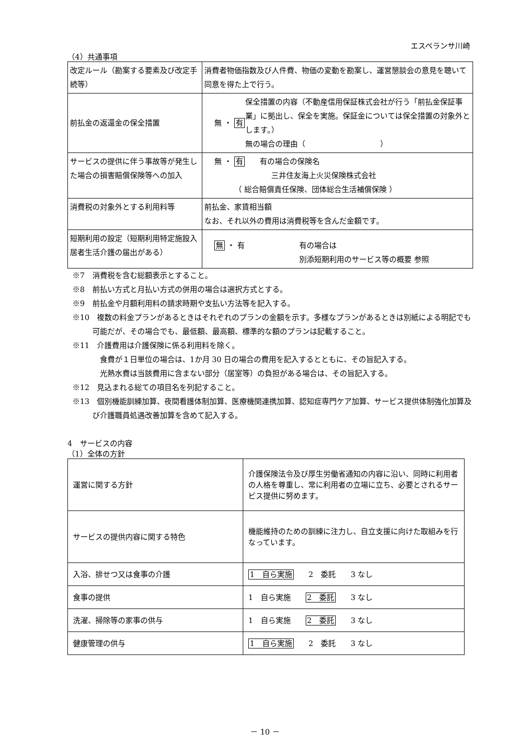エスペランサ川崎
（4）共通事項
| 改定ルール（勘案する要素及び改定手続等） | 消費者物価指数及び人件費、物価の変動を勘案し、運営懇談会の意見を聴いて同意を得た上で行う。 |
| 前払金の返還金の保全措置 | 無 ・ 有 保全措置の内容（不動産信用保証株式会社が行う「前払金保証事業」に拠出し、保全を実施。保証金については保全措置の対象外とします。） 無の場合の理由（ ） |
| サービスの提供に伴う事故等が発生した場合の損害賠償保険等への加入 | 無 ・ 有 有の場合の保険名 三井住友海上火災保険株式会社 （ 総合賠償責任保険、団体総合生活補償保険 ） |
| 消費税の対象外とする利用料等 | 前払金、家賃相当額 なお、それ以外の費用は消費税等を含んだ金額です。 |
| 短期利用の設定（短期利用特定施設入居者生活介護の届出がある） | 無 ・ 有 有の場合は 別添短期利用のサービス等の概要 参照 |
※7　消費税を含む総額表示とすること。
※8　前払い方式と月払い方式の併用の場合は選択方式とする。
※9　前払金や月額利用料の請求時期や支払い方法等を記入する。
※10　複数の料金プランがあるときはそれぞれのプランの金額を示す。多様なプランがあるときは別紙による明記でも可能だが、その場合でも、最低額、最高額、標準的な額のプランは記載すること。
※11　介護費用は介護保険に係る利用料を除く。
　食費が１日単位の場合は、1か月 30 日の場合の費用を記入するとともに、その旨記入する。
　光熱水費は当該費用に含まない部分（居室等）の負担がある場合は、その旨記入する。
※12　見込まれる総ての項目名を列記すること。
※13　個別機能訓練加算、夜間看護体制加算、医療機関連携加算、認知症専門ケア加算、サービス提供体制強化加算及び介護職員処遇改善加算を含めて記入する。
4　サービスの内容
（1）全体の方針
| 運営に関する方針 | 介護保険法令及び厚生労働省通知の内容に沿い、同時に利用者の人格を尊重し、常に利用者の立場に立ち、必要とされるサービス提供に努めます。 |
| サービスの提供内容に関する特色 | 機能維持のための訓練に注力し、自立支援に向けた取組みを行なっています。 |
| 入浴、排せつ又は食事の介護 | 1 自ら実施 2 委託 3 なし |
| 食事の提供 | 1 自ら実施 2 委託 3 なし |
| 洗濯、掃除等の家事の供与 | 1 自ら実施 2 委託 3 なし |
| 健康管理の供与 | 1 自ら実施 2 委託 3 なし |
－ 10 －